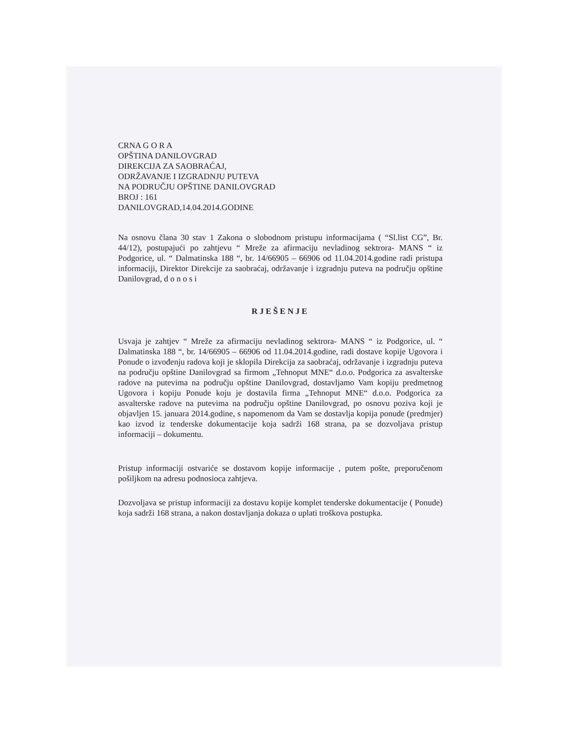CRNA G O R A
OPŠTINA DANILOVGRAD
DIREKCIJA ZA SAOBRAĆAJ,
ODRŽAVANJE I IZGRADNJU PUTEVA
NA PODRUČJU OPŠTINE DANILOVGRAD
BROJ : 161
DANILOVGRAD,14.04.2014.GODINE
Na osnovu člana 30 stav 1 Zakona o slobodnom pristupu informacijama ( “Sl.list CG”, Br. 44/12), postupajući po zahtjevu “ Mreže za afirmaciju nevladinog sektrora- MANS “ iz Podgorice, ul. “ Dalmatinska 188 “, br. 14/66905 – 66906 od 11.04.2014.godine radi pristupa informaciji, Direktor Direkcije za saobraćaj, održavanje i izgradnju puteva na području opštine Danilovgrad, d o n o s i
RJEŠENJE
Usvaja je zahtjev “ Mreže za afirmaciju nevladinog sektrora- MANS “ iz Podgorice, ul. “ Dalmatinska 188 “, br. 14/66905 – 66906 od 11.04.2014.godine, radi dostave kopije Ugovora i Ponude o izvođenju radova koji je sklopila Direkcija za saobraćaj, održavanje i izgradnju puteva na području opštine Danilovgrad sa firmom „Tehnoput MNE“ d.o.o. Podgorica za asvalterske radove na putevima na području opštine Danilovgrad, dostavljamo Vam kopiju predmetnog Ugovora i kopiju Ponude koju je dostavila firma „Tehnoput MNE“ d.o.o. Podgorica za asvalterske radove na putevima na području opštine Danilovgrad, po osnovu poziva koji je objavljen 15. januara 2014.godine, s napomenom da Vam se dostavlja kopija ponude (predmjer) kao izvod iz tenderske dokumentacije koja sadrži 168 strana, pa se dozvoljava pristup informaciji – dokumentu.
Pristup informaciji ostvariće se dostavom kopije informacije , putem pošte, preporučenom pošiljkom na adresu podnosioca zahtjeva.
Dozvoljava se pristup informaciji za dostavu kopije komplet tenderske dokumentacije ( Ponude) koja sadrži 168 strana, a nakon dostavljanja dokaza o uplati troškova postupka.